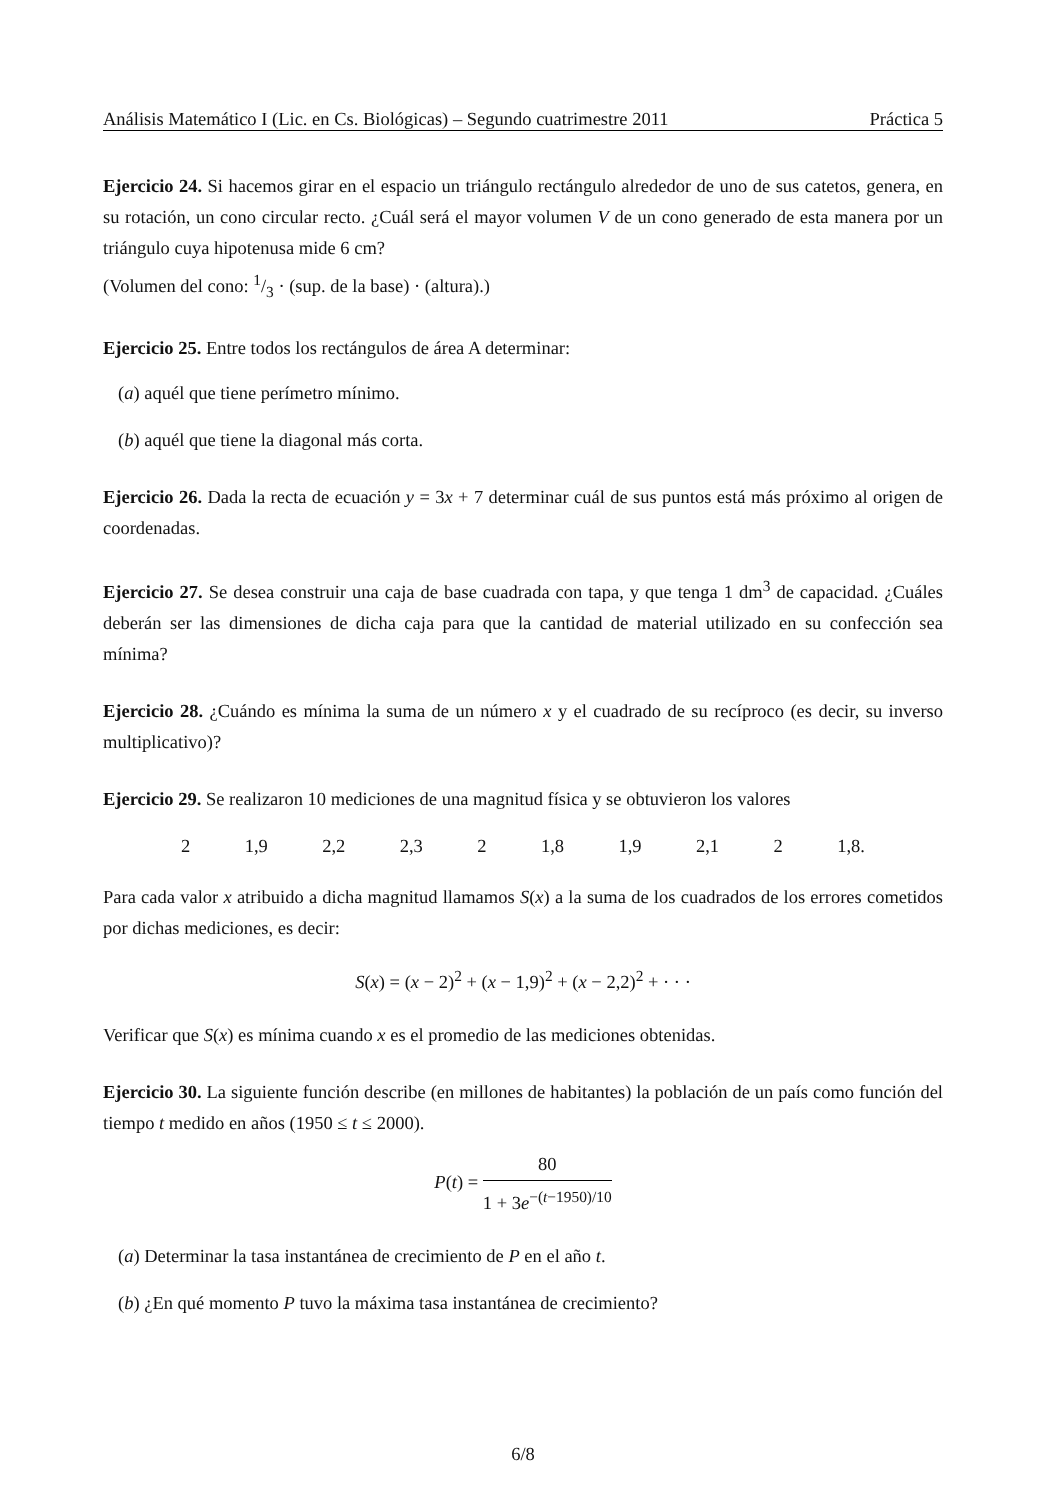Análisis Matemático I (Lic. en Cs. Biológicas) – Segundo cuatrimestre 2011 Práctica 5
Ejercicio 24. Si hacemos girar en el espacio un triángulo rectángulo alrededor de uno de sus catetos, genera, en su rotación, un cono circular recto. ¿Cuál será el mayor volumen V de un cono generado de esta manera por un triángulo cuya hipotenusa mide 6 cm?
(Volumen del cono: 1/3 · (sup. de la base) · (altura).)
Ejercicio 25. Entre todos los rectángulos de área A determinar:
(a) aquél que tiene perímetro mínimo.
(b) aquél que tiene la diagonal más corta.
Ejercicio 26. Dada la recta de ecuación y = 3x + 7 determinar cuál de sus puntos está más próximo al origen de coordenadas.
Ejercicio 27. Se desea construir una caja de base cuadrada con tapa, y que tenga 1 dm<sup>3</sup> de capacidad. ¿Cuáles deberán ser las dimensiones de dicha caja para que la cantidad de material utilizado en su confección sea mínima?
Ejercicio 28. ¿Cuándo es mínima la suma de un número x y el cuadrado de su recíproco (es decir, su inverso multiplicativo)?
Ejercicio 29. Se realizaron 10 mediciones de una magnitud física y se obtuvieron los valores
2 1,9 2,2 2,3 2 1,8 1,9 2,1 2 1,8.
Para cada valor x atribuido a dicha magnitud llamamos S(x) a la suma de los cuadrados de los errores cometidos por dichas mediciones, es decir:
S(x) = (x − 2)<sup>2</sup> + (x − 1,9)<sup>2</sup> + (x − 2,2)<sup>2</sup> + · · ·
Verificar que S(x) es mínima cuando x es el promedio de las mediciones obtenidas.
Ejercicio 30. La siguiente función describe (en millones de habitantes) la población de un país como función del tiempo t medido en años (1950 ≤ t ≤ 2000).
P(t) = 80 1 + 3e<sup>−(t−1950)/10</sup>
(a) Determinar la tasa instantánea de crecimiento de P en el año t.
(b) ¿En qué momento P tuvo la máxima tasa instantánea de crecimiento?
6/8